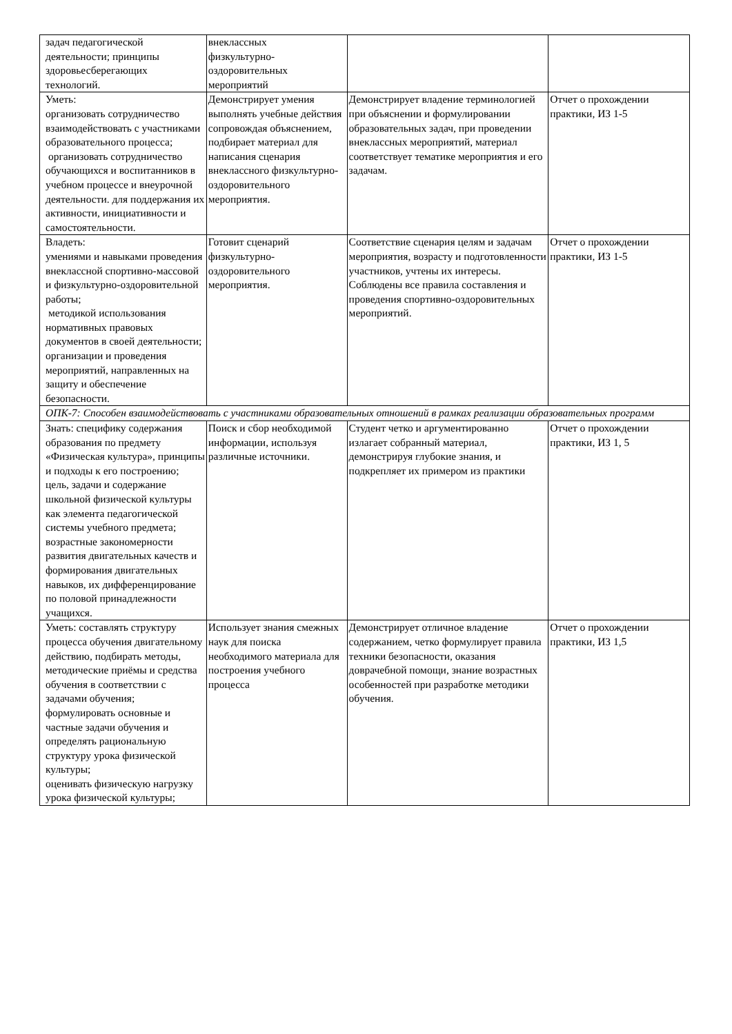| задач педагогической деятельности; принципы здоровьесберегающих технологий. | внеклассных физкультурно- оздоровительных мероприятий | | |
| Уметь: организовать сотрудничество взаимодействовать с участниками образовательного процесса; организовать сотрудничество обучающихся и воспитанников в учебном процессе и внеурочной деятельности. для поддержания их активности, инициативности и самостоятельности. | Демонстрирует умения выполнять учебные действия сопровождая объяснением, подбирает материал для написания сценария внеклассного физкультурно-оздоровительного мероприятия. | Демонстрирует владение терминологией при объяснении и формулировании образовательных задач, при проведении внеклассных мероприятий, материал соответствует тематике мероприятия и его задачам. | Отчет о прохождении практики, ИЗ 1-5 |
| Владеть: умениями и навыками проведения внеклассной спортивно-массовой и физкультурно-оздоровительной работы; методикой использования нормативных правовых документов в своей деятельности; организации и проведения мероприятий, направленных на защиту и обеспечение безопасности. | Готовит сценарий физкультурно-оздоровительного мероприятия. | Соответствие сценария целям и задачам мероприятия, возрасту и подготовленности участников, учтены их интересы. Соблюдены все правила составления и проведения спортивно-оздоровительных мероприятий. | Отчет о прохождении практики, ИЗ 1-5 |
| ОПК-7: Способен взаимодействовать с участниками образовательных отношений в рамках реализации образовательных программ | | | |
| Знать: специфику содержания образования по предмету «Физическая культура», принципы и подходы к его построению; цель, задачи и содержание школьной физической культуры как элемента педагогической системы учебного предмета; возрастные закономерности развития двигательных качеств и формирования двигательных навыков, их дифференцирование по половой принадлежности учащихся. | Поиск и сбор необходимой информации, используя различные источники. | Студент четко и аргументированно излагает собранный материал, демонстрируя глубокие знания, и подкрепляет их примером из практики | Отчет о прохождении практики, ИЗ 1, 5 |
| Уметь: составлять структуру процесса обучения двигательному действию, подбирать методы, методические приёмы и средства обучения в соответствии с задачами обучения; формулировать основные и частные задачи обучения и определять рациональную структуру урока физической культуры; оценивать физическую нагрузку урока физической культуры; | Использует знания смежных наук для поиска необходимого материала для построения учебного процесса | Демонстрирует отличное владение содержанием, четко формулирует правила техники безопасности, оказания доврачебной помощи, знание возрастных особенностей при разработке методики обучения. | Отчет о прохождении практики, ИЗ 1,5 |